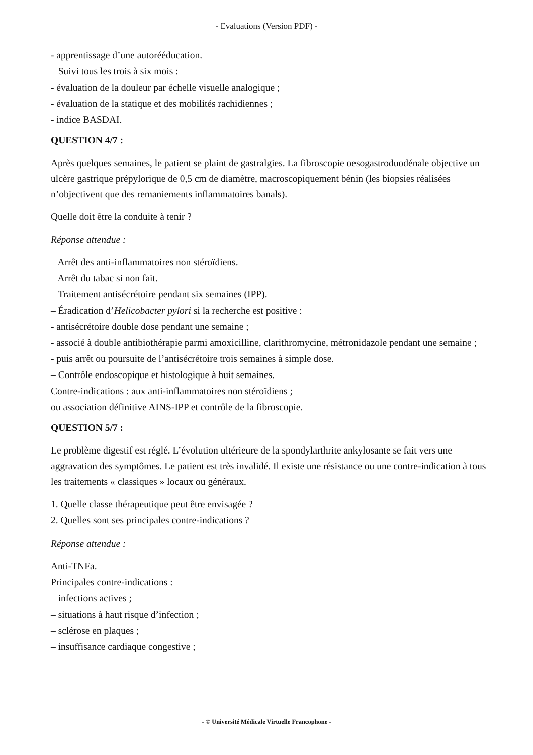- Evaluations (Version PDF) -
- apprentissage d’une autorééducation.
– Suivi tous les trois à six mois :
- évaluation de la douleur par échelle visuelle analogique ;
- évaluation de la statique et des mobilités rachidiennes ;
- indice BASDAI.
QUESTION 4/7 :
Après quelques semaines, le patient se plaint de gastralgies. La fibroscopie oesogastroduodénale objective un ulcère gastrique prépylorique de 0,5 cm de diamètre, macroscopiquement bénin (les biopsies réalisées n’objectivent que des remaniements inflammatoires banals).
Quelle doit être la conduite à tenir ?
Réponse attendue :
– Arrêt des anti-inflammatoires non stéroïdiens.
– Arrêt du tabac si non fait.
– Traitement antisécrétoire pendant six semaines (IPP).
– Éradication d’Helicobacter pylori si la recherche est positive :
- antisécrétoire double dose pendant une semaine ;
- associé à double antibiothérapie parmi amoxicilline, clarithromycine, métronidazole pendant une semaine ;
- puis arrêt ou poursuite de l’antisécrétoire trois semaines à simple dose.
– Contrôle endoscopique et histologique à huit semaines.
Contre-indications : aux anti-inflammatoires non stéroïdiens ;
ou association définitive AINS-IPP et contrôle de la fibroscopie.
QUESTION 5/7 :
Le problème digestif est réglé. L’évolution ultérieure de la spondylarthrite ankylosante se fait vers une aggravation des symptômes. Le patient est très invalidé. Il existe une résistance ou une contre-indication à tous les traitements « classiques » locaux ou généraux.
1. Quelle classe thérapeutique peut être envisagée ?
2. Quelles sont ses principales contre-indications ?
Réponse attendue :
Anti-TNFa.
Principales contre-indications :
– infections actives ;
– situations à haut risque d’infection ;
– sclérose en plaques ;
– insuffisance cardiaque congestive ;
- © Université Médicale Virtuelle Francophone -